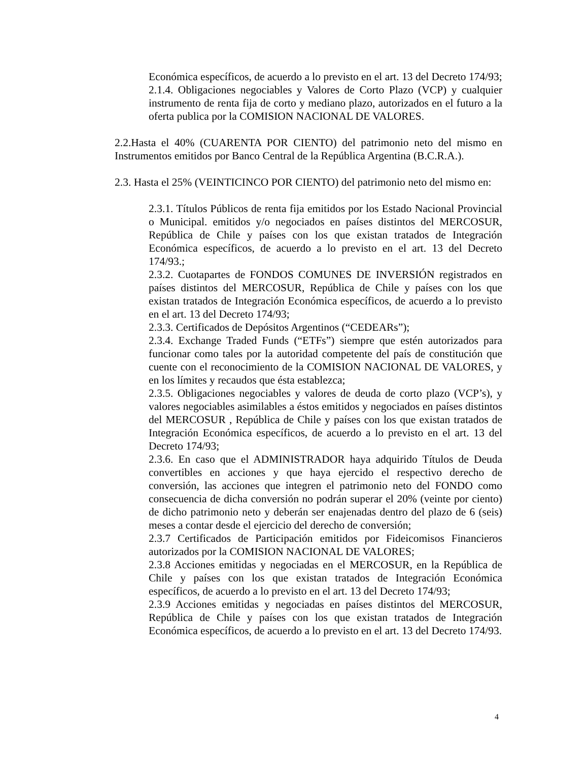Económica específicos, de acuerdo a lo previsto en el art. 13 del Decreto 174/93;
2.1.4. Obligaciones negociables y Valores de Corto Plazo (VCP) y cualquier instrumento de renta fija de corto y mediano plazo, autorizados en el futuro a la oferta publica por la COMISION NACIONAL DE VALORES.
2.2.Hasta el 40% (CUARENTA POR CIENTO) del patrimonio neto del mismo en Instrumentos emitidos por Banco Central de la República Argentina (B.C.R.A.).
2.3. Hasta el 25% (VEINTICINCO POR CIENTO) del patrimonio neto del mismo en:
2.3.1. Títulos Públicos de renta fija emitidos por los Estado Nacional Provincial o Municipal. emitidos y/o negociados en países distintos del MERCOSUR, República de Chile y países con los que existan tratados de Integración Económica específicos, de acuerdo a lo previsto en el art. 13 del Decreto 174/93.;
2.3.2. Cuotapartes de FONDOS COMUNES DE INVERSIÓN registrados en países distintos del MERCOSUR, República de Chile y países con los que existan tratados de Integración Económica específicos, de acuerdo a lo previsto en el art. 13 del Decreto 174/93;
2.3.3. Certificados de Depósitos Argentinos (“CEDEARs”);
2.3.4. Exchange Traded Funds (“ETFs”) siempre que estén autorizados para funcionar como tales por la autoridad competente del país de constitución que cuente con el reconocimiento de la COMISION NACIONAL DE VALORES, y en los límites y recaudos que ésta establezca;
2.3.5. Obligaciones negociables y valores de deuda de corto plazo (VCP’s), y valores negociables asimilables a éstos emitidos y negociados en países distintos del MERCOSUR , República de Chile y países con los que existan tratados de Integración Económica específicos, de acuerdo a lo previsto en el art. 13 del Decreto 174/93;
2.3.6. En caso que el ADMINISTRADOR haya adquirido Títulos de Deuda convertibles en acciones y que haya ejercido el respectivo derecho de conversión, las acciones que integren el patrimonio neto del FONDO como consecuencia de dicha conversión no podrán superar el 20% (veinte por ciento) de dicho patrimonio neto y deberán ser enajenadas dentro del plazo de 6 (seis) meses a contar desde el ejercicio del derecho de conversión;
2.3.7 Certificados de Participación emitidos por Fideicomisos Financieros autorizados por la COMISION NACIONAL DE VALORES;
2.3.8 Acciones emitidas y negociadas en el MERCOSUR, en la República de Chile y países con los que existan tratados de Integración Económica específicos, de acuerdo a lo previsto en el art. 13 del Decreto 174/93;
2.3.9 Acciones emitidas y negociadas en países distintos del MERCOSUR, República de Chile y países con los que existan tratados de Integración Económica específicos, de acuerdo a lo previsto en el art. 13 del Decreto 174/93.
4